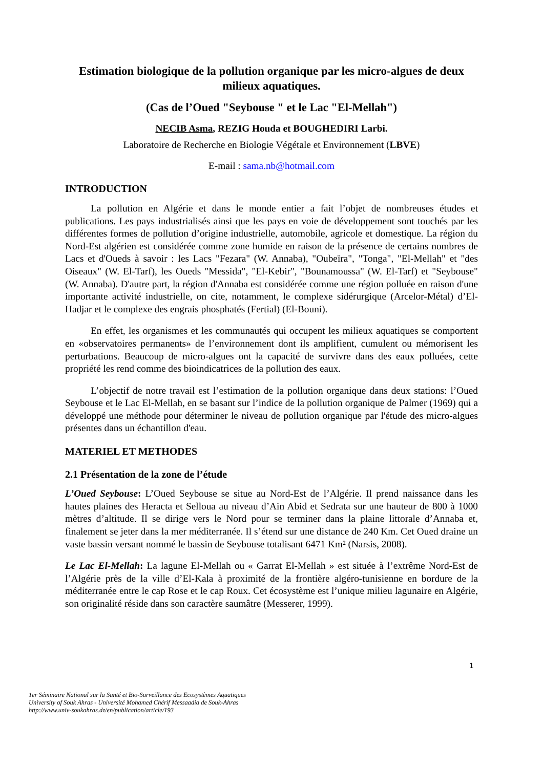Estimation biologique de la pollution organique par les micro-algues de deux milieux aquatiques.
(Cas de l’Oued "Seybouse " et le Lac "El-Mellah")
NECIB Asma, REZIG Houda et BOUGHEDIRI Larbi.
Laboratoire de Recherche en Biologie Végétale et Environnement (LBVE)
E-mail : sama.nb@hotmail.com
INTRODUCTION
La pollution en Algérie et dans le monde entier a fait l’objet de nombreuses études et publications. Les pays industrialisés ainsi que les pays en voie de développement sont touchés par les différentes formes de pollution d’origine industrielle, automobile, agricole et domestique. La région du Nord-Est algérien est considérée comme zone humide en raison de la présence de certains nombres de Lacs et d'Oueds à savoir : les Lacs "Fezara" (W. Annaba), "Oubeïra", "Tonga", "El-Mellah" et "des Oiseaux" (W. El-Tarf), les Oueds "Messida", "El-Kebir", "Bounamoussa" (W. El-Tarf) et "Seybouse" (W. Annaba). D'autre part, la région d'Annaba est considérée comme une région polluée en raison d'une importante activité industrielle, on cite, notamment, le complexe sidérurgique (Arcelor-Métal) d’El-Hadjar et le complexe des engrais phosphatés (Fertial) (El-Bouni).
En effet, les organismes et les communautés qui occupent les milieux aquatiques se comportent en «observatoires permanents» de l’environnement dont ils amplifient, cumulent ou mémorisent les perturbations. Beaucoup de micro-algues ont la capacité de survivre dans des eaux polluées, cette propriété les rend comme des bioindicatrices de la pollution des eaux.
L’objectif de notre travail est l’estimation de la pollution organique dans deux stations: l’Oued Seybouse et le Lac El-Mellah, en se basant sur l’indice de la pollution organique de Palmer (1969) qui a développé une méthode pour déterminer le niveau de pollution organique par l'étude des micro-algues présentes dans un échantillon d'eau.
MATERIEL ET METHODES
2.1 Présentation de la zone de l’étude
L’Oued Seybouse: L’Oued Seybouse se situe au Nord-Est de l’Algérie. Il prend naissance dans les hautes plaines des Heracta et Selloua au niveau d’Ain Abid et Sedrata sur une hauteur de 800 à 1000 mètres d’altitude. Il se dirige vers le Nord pour se terminer dans la plaine littorale d’Annaba et, finalement se jeter dans la mer méditerranée. Il s’étend sur une distance de 240 Km. Cet Oued draine un vaste bassin versant nommé le bassin de Seybouse totalisant 6471 Km² (Narsis, 2008).
Le Lac El-Mellah: La lagune El-Mellah ou « Garrat El-Mellah » est située à l’extrême Nord-Est de l’Algérie près de la ville d’El-Kala à proximité de la frontière algéro-tunisienne en bordure de la méditerranée entre le cap Rose et le cap Roux. Cet écosystème est l’unique milieu lagunaire en Algérie, son originalité réside dans son caractère saumâtre (Messerer, 1999).
1
1er Séminaire National sur la Santé et Bio-Surveillance des Ecosystèmes Aquatiques
University of Souk Ahras - Université Mohamed Chérif Messaadia de Souk-Ahras
http://www.univ-soukahras.dz/en/publication/article/193